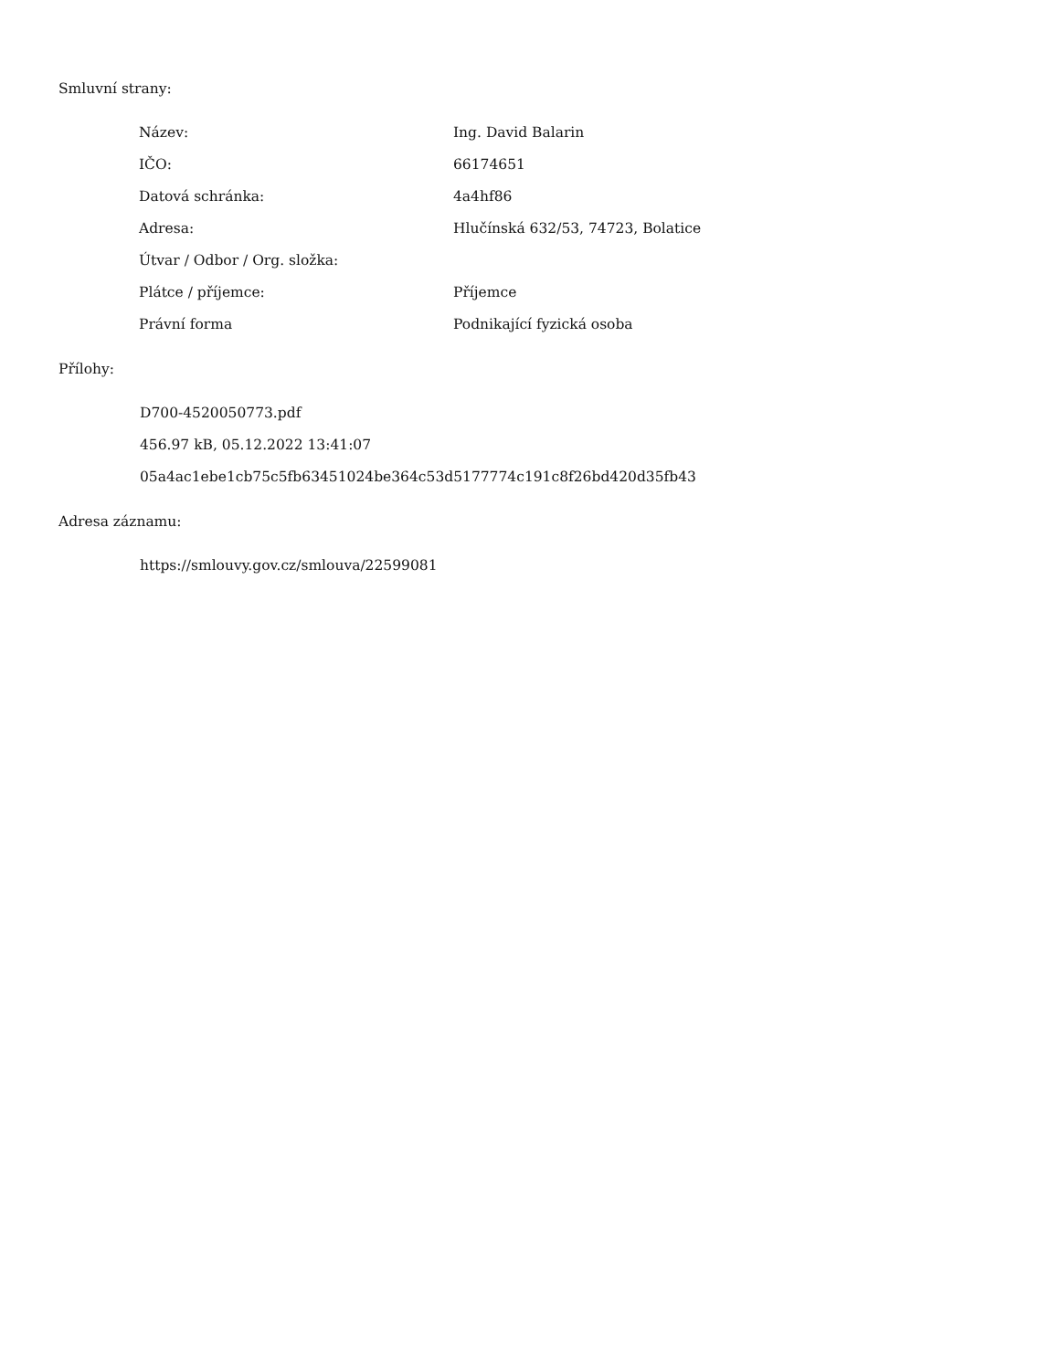Smluvní strany:
| Název: | Ing. David Balarin |
| IČO: | 66174651 |
| Datová schránka: | 4a4hf86 |
| Adresa: | Hlučínská 632/53, 74723, Bolatice |
| Útvar / Odbor / Org. složka: | |
| Plátce / příjemce: | Příjemce |
| Právní forma | Podnikající fyzická osoba |
Přílohy:
D700-4520050773.pdf
456.97 kB, 05.12.2022 13:41:07
05a4ac1ebe1cb75c5fb63451024be364c53d5177774c191c8f26bd420d35fb43
Adresa záznamu:
https://smlouvy.gov.cz/smlouva/22599081